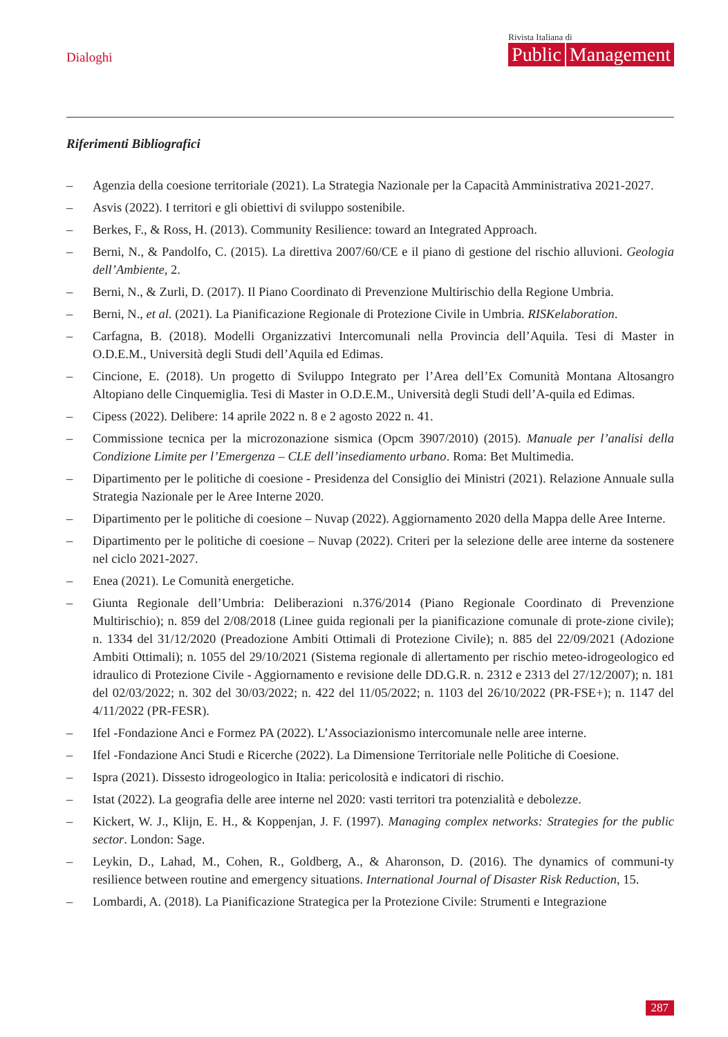Dialoghi
Rivista Italiana di
Public Management
Riferimenti Bibliografici
– Agenzia della coesione territoriale (2021). La Strategia Nazionale per la Capacità Amministrativa 2021-2027.
– Asvis (2022). I territori e gli obiettivi di sviluppo sostenibile.
– Berkes, F., & Ross, H. (2013). Community Resilience: toward an Integrated Approach.
– Berni, N., & Pandolfo, C. (2015). La direttiva 2007/60/CE e il piano di gestione del rischio alluvioni. Geologia dell’Ambiente, 2.
– Berni, N., & Zurli, D. (2017). Il Piano Coordinato di Prevenzione Multirischio della Regione Umbria.
– Berni, N., et al. (2021). La Pianificazione Regionale di Protezione Civile in Umbria. RISKelaboration.
– Carfagna, B. (2018). Modelli Organizzativi Intercomunali nella Provincia dell’Aquila. Tesi di Master in O.D.E.M., Università degli Studi dell’Aquila ed Edimas.
– Cincione, E. (2018). Un progetto di Sviluppo Integrato per l’Area dell’Ex Comunità Montana Altosangro Altopiano delle Cinquemiglia. Tesi di Master in O.D.E.M., Università degli Studi dell’A-quila ed Edimas.
– Cipess (2022). Delibere: 14 aprile 2022 n. 8 e 2 agosto 2022 n. 41.
– Commissione tecnica per la microzonazione sismica (Opcm 3907/2010) (2015). Manuale per l’analisi della Condizione Limite per l’Emergenza – CLE dell’insediamento urbano. Roma: Bet Multimedia.
– Dipartimento per le politiche di coesione - Presidenza del Consiglio dei Ministri (2021). Relazione Annuale sulla Strategia Nazionale per le Aree Interne 2020.
– Dipartimento per le politiche di coesione – Nuvap (2022). Aggiornamento 2020 della Mappa delle Aree Interne.
– Dipartimento per le politiche di coesione – Nuvap (2022). Criteri per la selezione delle aree interne da sostenere nel ciclo 2021-2027.
– Enea (2021). Le Comunità energetiche.
– Giunta Regionale dell’Umbria: Deliberazioni n.376/2014 (Piano Regionale Coordinato di Prevenzione Multirischio); n. 859 del 2/08/2018 (Linee guida regionali per la pianificazione comunale di prote-zione civile); n. 1334 del 31/12/2020 (Preadozione Ambiti Ottimali di Protezione Civile); n. 885 del 22/09/2021 (Adozione Ambiti Ottimali); n. 1055 del 29/10/2021 (Sistema regionale di allertamento per rischio meteo-idrogeologico ed idraulico di Protezione Civile - Aggiornamento e revisione delle DD.G.R. n. 2312 e 2313 del 27/12/2007); n. 181 del 02/03/2022; n. 302 del 30/03/2022; n. 422 del 11/05/2022; n. 1103 del 26/10/2022 (PR-FSE+); n. 1147 del 4/11/2022 (PR-FESR).
– Ifel -Fondazione Anci e Formez PA (2022). L’Associazionismo intercomunale nelle aree interne.
– Ifel -Fondazione Anci Studi e Ricerche (2022). La Dimensione Territoriale nelle Politiche di Coesione.
– Ispra (2021). Dissesto idrogeologico in Italia: pericolosità e indicatori di rischio.
– Istat (2022). La geografia delle aree interne nel 2020: vasti territori tra potenzialità e debolezze.
– Kickert, W. J., Klijn, E. H., & Koppenjan, J. F. (1997). Managing complex networks: Strategies for the public sector. London: Sage.
– Leykin, D., Lahad, M., Cohen, R., Goldberg, A., & Aharonson, D. (2016). The dynamics of communi-ty resilience between routine and emergency situations. International Journal of Disaster Risk Reduction, 15.
– Lombardi, A. (2018). La Pianificazione Strategica per la Protezione Civile: Strumenti e Integrazione
287